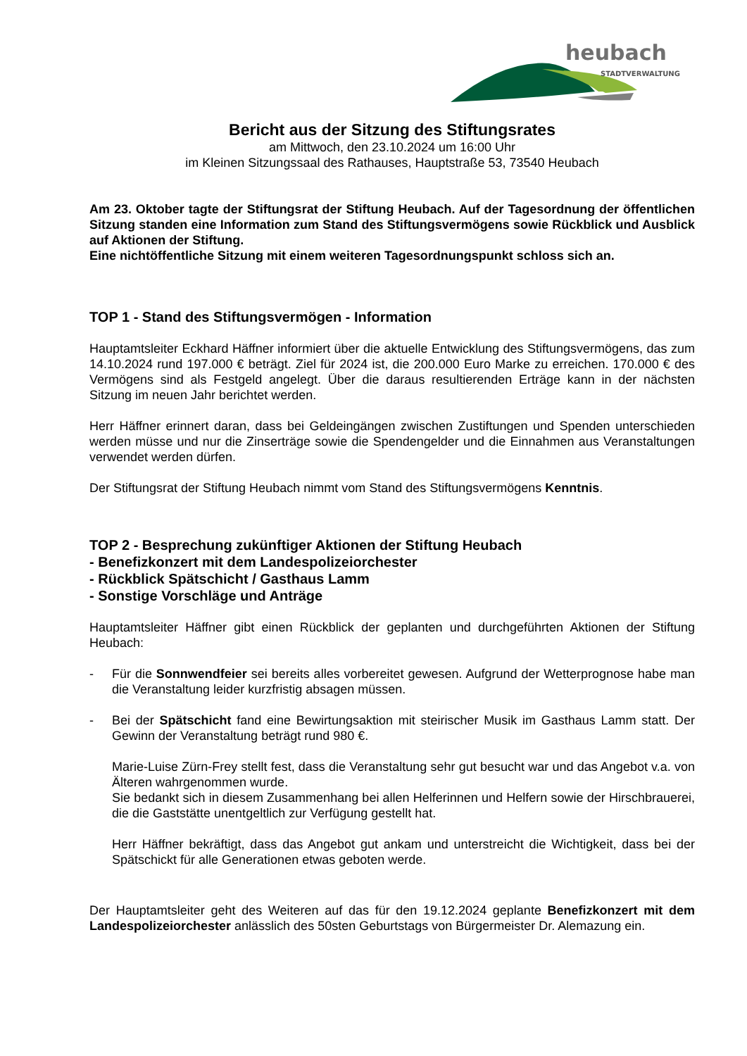heubach
STADTVERWALTUNG
Bericht aus der Sitzung des Stiftungsrates
am Mittwoch, den 23.10.2024 um 16:00 Uhr
im Kleinen Sitzungssaal des Rathauses, Hauptstraße 53, 73540 Heubach
Am 23. Oktober tagte der Stiftungsrat der Stiftung Heubach. Auf der Tagesordnung der öffentlichen Sitzung standen eine Information zum Stand des Stiftungsvermögens sowie Rückblick und Ausblick auf Aktionen der Stiftung.
Eine nichtöffentliche Sitzung mit einem weiteren Tagesordnungspunkt schloss sich an.
TOP 1 - Stand des Stiftungsvermögen - Information
Hauptamtsleiter Eckhard Häffner informiert über die aktuelle Entwicklung des Stiftungsvermögens, das zum 14.10.2024 rund 197.000 € beträgt. Ziel für 2024 ist, die 200.000 Euro Marke zu erreichen. 170.000 € des Vermögens sind als Festgeld angelegt. Über die daraus resultierenden Erträge kann in der nächsten Sitzung im neuen Jahr berichtet werden.
Herr Häffner erinnert daran, dass bei Geldeingängen zwischen Zustiftungen und Spenden unterschieden werden müsse und nur die Zinserträge sowie die Spendengelder und die Einnahmen aus Veranstaltungen verwendet werden dürfen.
Der Stiftungsrat der Stiftung Heubach nimmt vom Stand des Stiftungsvermögens Kenntnis.
TOP 2 - Besprechung zukünftiger Aktionen der Stiftung Heubach
- Benefizkonzert mit dem Landespolizeiorchester
- Rückblick Spätschicht / Gasthaus Lamm
- Sonstige Vorschläge und Anträge
Hauptamtsleiter Häffner gibt einen Rückblick der geplanten und durchgeführten Aktionen der Stiftung Heubach:
- Für die Sonnwendfeier sei bereits alles vorbereitet gewesen. Aufgrund der Wetterprognose habe man die Veranstaltung leider kurzfristig absagen müssen.
- Bei der Spätschicht fand eine Bewirtungsaktion mit steirischer Musik im Gasthaus Lamm statt. Der Gewinn der Veranstaltung beträgt rund 980 €.
Marie-Luise Zürn-Frey stellt fest, dass die Veranstaltung sehr gut besucht war und das Angebot v.a. von Älteren wahrgenommen wurde.
Sie bedankt sich in diesem Zusammenhang bei allen Helferinnen und Helfern sowie der Hirschbrauerei, die die Gaststätte unentgeltlich zur Verfügung gestellt hat.
Herr Häffner bekräftigt, dass das Angebot gut ankam und unterstreicht die Wichtigkeit, dass bei der Spätschickt für alle Generationen etwas geboten werde.
Der Hauptamtsleiter geht des Weiteren auf das für den 19.12.2024 geplante Benefizkonzert mit dem Landespolizeiorchester anlässlich des 50sten Geburtstags von Bürgermeister Dr. Alemazung ein.